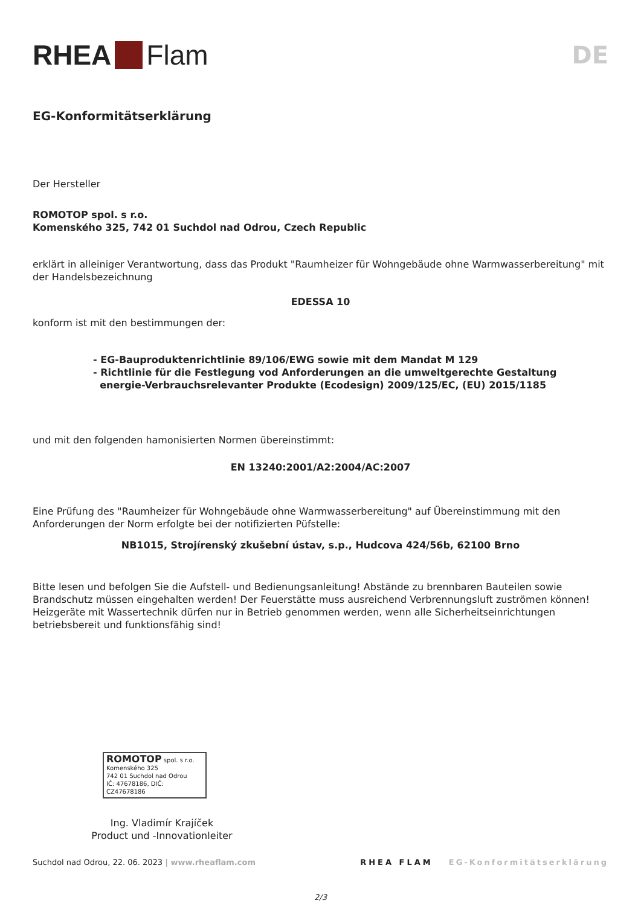RHEA Flam
DE
EG-Konformitätserklärung
Der Hersteller
ROMOTOP spol. s r.o.
Komenského 325, 742 01 Suchdol nad Odrou, Czech Republic
erklärt in alleiniger Verantwortung, dass das Produkt "Raumheizer für Wohngebäude ohne Warmwasserbereitung" mit der Handelsbezeichnung
EDESSA 10
konform ist mit den bestimmungen der:
- EG-Bauproduktenrichtlinie 89/106/EWG sowie mit dem Mandat M 129
- Richtlinie für die Festlegung vod Anforderungen an die umweltgerechte Gestaltung
energie-Verbrauchsrelevanter Produkte (Ecodesign) 2009/125/EC, (EU) 2015/1185
und mit den folgenden hamonisierten Normen übereinstimmt:
EN 13240:2001/A2:2004/AC:2007
Eine Prüfung des "Raumheizer für Wohngebäude ohne Warmwasserbereitung" auf Übereinstimmung mit den Anforderungen der Norm erfolgte bei der notifizierten Püfstelle:
NB1015, Strojírenský zkušební ústav, s.p., Hudcova 424/56b, 62100 Brno
Bitte lesen und befolgen Sie die Aufstell- und Bedienungsanleitung! Abstände zu brennbaren Bauteilen sowie Brandschutz müssen eingehalten werden! Der Feuerstätte muss ausreichend Verbrennungsluft zuströmen können! Heizgeräte mit Wassertechnik dürfen nur in Betrieb genommen werden, wenn alle Sicherheitseinrichtungen betriebsbereit und funktionsfähig sind!
ROMOTOP spol. s r.o.
Komenského 325
742 01 Suchdol nad Odrou
IČ: 47678186, DIČ: CZ47678186
Ing. Vladimír Krajíček
Product und -Innovationleiter
Suchdol nad Odrou, 22. 06. 2023 | www.rheaflam.com RHEA FLAM EG-Konformitätserklärung
2/3